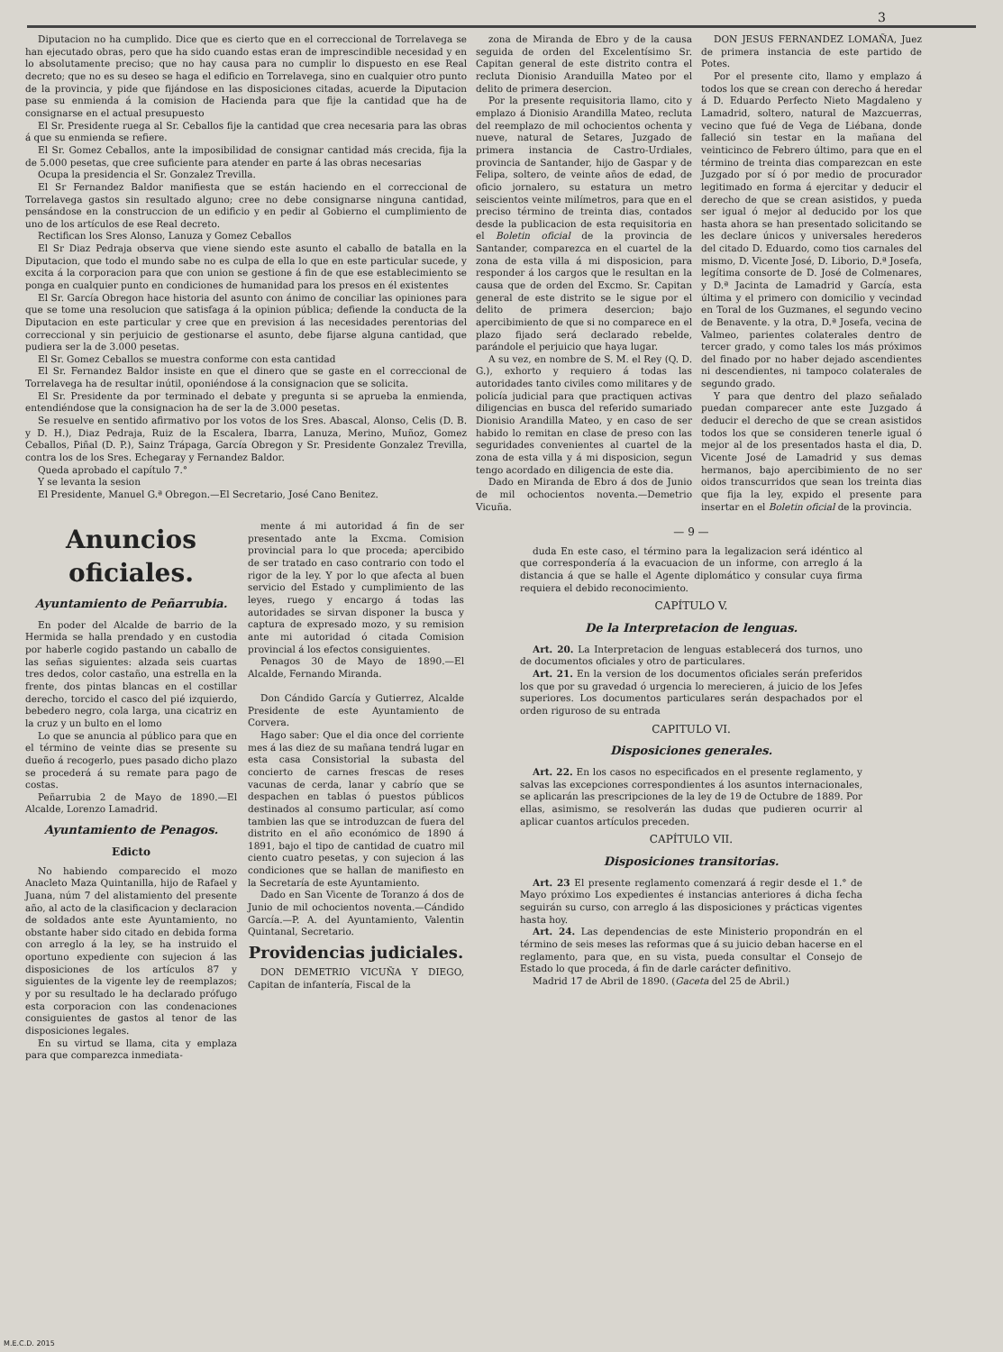3
Diputacion no ha cumplido. Dice que es cierto que en el correccional de Torrelavega se han ejecutado obras, pero que ha sido cuando estas eran de imprescindible necesidad y en lo absolutamente preciso; que no hay causa para no cumplir lo dispuesto en ese Real decreto; que no es su deseo se haga el edificio en Torrelavega, sino en cualquier otro punto de la provincia, y pide que fijándose en las disposiciones citadas, acuerde la Diputacion pase su enmienda á la comision de Hacienda para que fije la cantidad que ha de consignarse en el actual presupuesto
El Sr. Presidente ruega al Sr. Ceballos fije la cantidad que crea necesaria para las obras á que su enmienda se refiere.
El Sr. Gomez Ceballos, ante la imposibilidad de consignar cantidad más crecida, fija la de 5.000 pesetas, que cree suficiente para atender en parte á las obras necesarias
Ocupa la presidencia el Sr. Gonzalez Trevilla.
El Sr Fernandez Baldor manifiesta que se están haciendo en el correccional de Torrelavega gastos sin resultado alguno; cree no debe consignarse ninguna cantidad, pensándose en la construccion de un edificio y en pedir al Gobierno el cumplimiento de uno de los artículos de ese Real decreto.
Rectifican los Sres Alonso, Lanuza y Gomez Ceballos
El Sr Diaz Pedraja observa que viene siendo este asunto el caballo de batalla en la Diputacion, que todo el mundo sabe no es culpa de ella lo que en este particular sucede, y excita á la corporacion para que con union se gestione á fin de que ese establecimiento se ponga en cualquier punto en condiciones de humanidad para los presos en él existentes
El Sr. García Obregon hace historia del asunto con ánimo de conciliar las opiniones para que se tome una resolucion que satisfaga á la opinion pública; defiende la conducta de la Diputacion en este particular y cree que en prevision á las necesidades perentorias del correccional y sin perjuicio de gestionarse el asunto, debe fijarse alguna cantidad, que pudiera ser la de 3.000 pesetas.
El Sr. Gomez Ceballos se muestra conforme con esta cantidad
El Sr. Fernandez Baldor insiste en que el dinero que se gaste en el correccional de Torrelavega ha de resultar inútil, oponiéndose á la consignacion que se solicita.
El Sr. Presidente da por terminado el debate y pregunta si se aprueba la enmienda, entendiéndose que la consignacion ha de ser la de 3.000 pesetas.
Se resuelve en sentido afirmativo por los votos de los Sres. Abascal, Alonso, Celis (D. B. y D. H.), Diaz Pedraja, Ruiz de la Escalera, Ibarra, Lanuza, Merino, Muñoz, Gomez Ceballos, Piñal (D. P.), Sainz Trápaga, García Obregon y Sr. Presidente Gonzalez Trevilla, contra los de los Sres. Echegaray y Fernandez Baldor.
Queda aprobado el capítulo 7.°
Y se levanta la sesion
El Presidente, Manuel G.ª Obregon.—El Secretario, José Cano Benitez.
zona de Miranda de Ebro y de la causa seguida de orden del Excelentísimo Sr. Capitan general de este distrito contra el recluta Dionisio Aranduilla Mateo por el delito de primera desercion.
Por la presente requisitoria llamo, cito y emplazo á Dionisio Arandilla Mateo, recluta del reemplazo de mil ochocientos ochenta y nueve, natural de Setares, Juzgado de primera instancia de Castro-Urdiales, provincia de Santander, hijo de Gaspar y de Felipa, soltero, de veinte años de edad, de oficio jornalero, su estatura un metro seiscientos veinte milímetros, para que en el preciso término de treinta dias, contados desde la publicacion de esta requisitoria en el Boletin oficial de la provincia de Santander, comparezca en el cuartel de la zona de esta villa á mi disposicion, para responder á los cargos que le resultan en la causa que de orden del Excmo. Sr. Capitan general de este distrito se le sigue por el delito de primera desercion; bajo apercibimiento de que si no comparece en el plazo fijado será declarado rebelde, parándole el perjuicio que haya lugar.
A su vez, en nombre de S. M. el Rey (Q. D. G.), exhorto y requiero á todas las autoridades tanto civiles como militares y de policía judicial para que practiquen activas diligencias en busca del referido sumariado Dionisio Arandilla Mateo, y en caso de ser habido lo remitan en clase de preso con las seguridades convenientes al cuartel de la zona de esta villa y á mi disposicion, segun tengo acordado en diligencia de este dia.
Dado en Miranda de Ebro á dos de Junio de mil ochocientos noventa.—Demetrio Vicuña.
DON JESUS FERNANDEZ LOMAÑA, Juez de primera instancia de este partido de Potes.
Por el presente cito, llamo y emplazo á todos los que se crean con derecho á heredar á D. Eduardo Perfecto Nieto Magdaleno y Lamadrid, soltero, natural de Mazcuerras, vecino que fué de Vega de Liébana, donde falleció sin testar en la mañana del veinticinco de Febrero último, para que en el término de treinta dias comparezcan en este Juzgado por sí ó por medio de procurador legitimado en forma á ejercitar y deducir el derecho de que se crean asistidos, y pueda ser igual ó mejor al deducido por los que hasta ahora se han presentado solicitando se les declare únicos y universales herederos del citado D. Eduardo, como tios carnales del mismo, D. Vicente José, D. Liborio, D.ª Josefa, legítima consorte de D. José de Colmenares, y D.ª Jacinta de Lamadrid y García, esta última y el primero con domicilio y vecindad en Toral de los Guzmanes, el segundo vecino de Benavente. y la otra, D.ª Josefa, vecina de Valmeo, parientes colaterales dentro de tercer grado, y como tales los más próximos del finado por no haber dejado ascendientes ni descendientes, ni tampoco colaterales de segundo grado.
Y para que dentro del plazo señalado puedan comparecer ante este Juzgado á deducir el derecho de que se crean asistidos todos los que se consideren tenerle igual ó mejor al de los presentados hasta el dia, D. Vicente José de Lamadrid y sus demas hermanos, bajo apercibimiento de no ser oidos transcurridos que sean los treinta dias que fija la ley, expido el presente para insertar en el Boletin oficial de la provincia.
Anuncios oficiales.
Ayuntamiento de Peñarrubia.
En poder del Alcalde de barrio de la Hermida se halla prendado y en custodia por haberle cogido pastando un caballo de las señas siguientes: alzada seis cuartas tres dedos, color castaño, una estrella en la frente, dos pintas blancas en el costillar derecho, torcido el casco del pié izquierdo, bebedero negro, cola larga, una cicatriz en la cruz y un bulto en el lomo
Lo que se anuncia al público para que en el término de veinte dias se presente su dueño á recogerlo, pues pasado dicho plazo se procederá á su remate para pago de costas.
Peñarrubia 2 de Mayo de 1890.—El Alcalde, Lorenzo Lamadrid.
Ayuntamiento de Penagos.
Edicto
No habiendo comparecido el mozo Anacleto Maza Quintanilla, hijo de Rafael y Juana, núm 7 del alistamiento del presente año, al acto de la clasificacion y declaracion de soldados ante este Ayuntamiento, no obstante haber sido citado en debida forma con arreglo á la ley, se ha instruido el oportuno expediente con sujecion á las disposiciones de los artículos 87 y siguientes de la vigente ley de reemplazos; y por su resultado le ha declarado prófugo esta corporacion con las condenaciones consiguientes de gastos al tenor de las disposiciones legales.
En su virtud se llama, cita y emplaza para que comparezca inmediata-
mente á mi autoridad á fin de ser presentado ante la Excma. Comision provincial para lo que proceda; apercibido de ser tratado en caso contrario con todo el rigor de la ley. Y por lo que afecta al buen servicio del Estado y cumplimiento de las leyes, ruego y encargo á todas las autoridades se sirvan disponer la busca y captura de expresado mozo, y su remision ante mi autoridad ó citada Comision provincial á los efectos consiguientes.
Penagos 30 de Mayo de 1890.—El Alcalde, Fernando Miranda.
Don Cándido García y Gutierrez, Alcalde Presidente de este Ayuntamiento de Corvera.
Hago saber: Que el dia once del corriente mes á las diez de su mañana tendrá lugar en esta casa Consistorial la subasta del concierto de carnes frescas de reses vacunas de cerda, lanar y cabrío que se despachen en tablas ó puestos públicos destinados al consumo particular, así como tambien las que se introduzcan de fuera del distrito en el año económico de 1890 á 1891, bajo el tipo de cantidad de cuatro mil ciento cuatro pesetas, y con sujecion á las condiciones que se hallan de manifiesto en la Secretaría de este Ayuntamiento.
Dado en San Vicente de Toranzo á dos de Junio de mil ochocientos noventa.—Cándido García.—P. A. del Ayuntamiento, Valentin Quintanal, Secretario.
Providencias judiciales.
DON DEMETRIO VICUÑA Y DIEGO, Capitan de infantería, Fiscal de la
— 9 —
duda En este caso, el término para la legalizacion será idéntico al que correspondería á la evacuacion de un informe, con arreglo á la distancia á que se halle el Agente diplomático y consular cuya firma requiera el debido reconocimiento.
CAPÍTULO V.
De la Interpretacion de lenguas.
Art. 20. La Interpretacion de lenguas establecerá dos turnos, uno de documentos oficiales y otro de particulares.
Art. 21. En la version de los documentos oficiales serán preferidos los que por su gravedad ó urgencia lo merecieren, á juicio de los Jefes superiores. Los documentos particulares serán despachados por el orden riguroso de su entrada
CAPITULO VI.
Disposiciones generales.
Art. 22. En los casos no especificados en el presente reglamento, y salvas las excepciones correspondientes á los asuntos internacionales, se aplicarán las prescripciones de la ley de 19 de Octubre de 1889. Por ellas, asimismo, se resolverán las dudas que pudieren ocurrir al aplicar cuantos artículos preceden.
CAPÍTULO VII.
Disposiciones transitorias.
Art. 23 El presente reglamento comenzará á regir desde el 1.° de Mayo próximo Los expedientes é instancias anteriores á dicha fecha seguirán su curso, con arreglo á las disposiciones y prácticas vigentes hasta hoy.
Art. 24. Las dependencias de este Ministerio propondrán en el término de seis meses las reformas que á su juicio deban hacerse en el reglamento, para que, en su vista, pueda consultar el Consejo de Estado lo que proceda, á fin de darle carácter definitivo.
Madrid 17 de Abril de 1890. (Gaceta del 25 de Abril.)
M.E.C.D. 2015